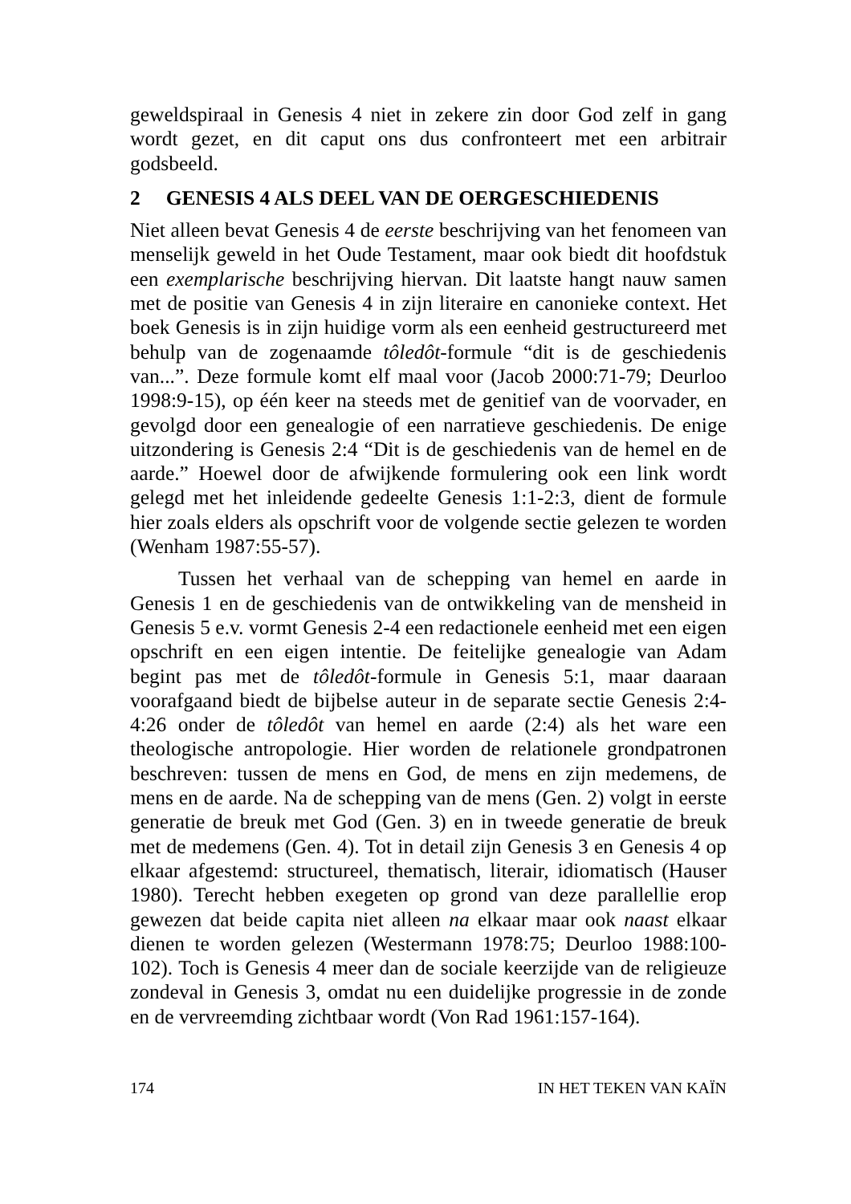geweldspiraal in Genesis 4 niet in zekere zin door God zelf in gang wordt gezet, en dit caput ons dus confronteert met een arbitrair godsbeeld.
2 GENESIS 4 ALS DEEL VAN DE OERGESCHIEDENIS
Niet alleen bevat Genesis 4 de eerste beschrijving van het fenomeen van menselijk geweld in het Oude Testament, maar ook biedt dit hoofdstuk een exemplarische beschrijving hiervan. Dit laatste hangt nauw samen met de positie van Genesis 4 in zijn literaire en canonieke context. Het boek Genesis is in zijn huidige vorm als een eenheid gestructureerd met behulp van de zogenaamde tôledôt-formule “dit is de geschiedenis van...”. Deze formule komt elf maal voor (Jacob 2000:71-79; Deurloo 1998:9-15), op één keer na steeds met de genitief van de voorvader, en gevolgd door een genealogie of een narratieve geschiedenis. De enige uitzondering is Genesis 2:4 “Dit is de geschiedenis van de hemel en de aarde.” Hoewel door de afwijkende formulering ook een link wordt gelegd met het inleidende gedeelte Genesis 1:1-2:3, dient de formule hier zoals elders als opschrift voor de volgende sectie gelezen te worden (Wenham 1987:55-57).
Tussen het verhaal van de schepping van hemel en aarde in Genesis 1 en de geschiedenis van de ontwikkeling van de mensheid in Genesis 5 e.v. vormt Genesis 2-4 een redactionele eenheid met een eigen opschrift en een eigen intentie. De feitelijke genealogie van Adam begint pas met de tôledôt-formule in Genesis 5:1, maar daaraan voorafgaand biedt de bijbelse auteur in de separate sectie Genesis 2:4-4:26 onder de tôledôt van hemel en aarde (2:4) als het ware een theologische antropologie. Hier worden de relationele grondpatronen beschreven: tussen de mens en God, de mens en zijn medemens, de mens en de aarde. Na de schepping van de mens (Gen. 2) volgt in eerste generatie de breuk met God (Gen. 3) en in tweede generatie de breuk met de medemens (Gen. 4). Tot in detail zijn Genesis 3 en Genesis 4 op elkaar afgestemd: structureel, thematisch, literair, idiomatisch (Hauser 1980). Terecht hebben exegeten op grond van deze parallellie erop gewezen dat beide capita niet alleen na elkaar maar ook naast elkaar dienen te worden gelezen (Westermann 1978:75; Deurloo 1988:100-102). Toch is Genesis 4 meer dan de sociale keerzijde van de religieuze zondeval in Genesis 3, omdat nu een duidelijke progressie in de zonde en de vervreemding zichtbaar wordt (Von Rad 1961:157-164).
174 IN HET TEKEN VAN KAÏN